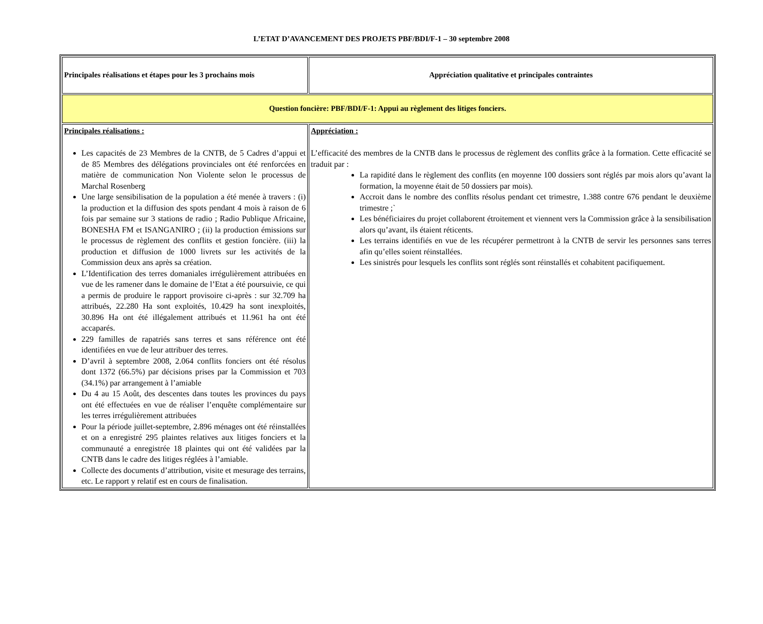L’ETAT D’AVANCEMENT DES PROJETS PBF/BDI/F-1 – 30 septembre 2008
| Principales réalisations et étapes pour les 3 prochains mois | Appréciation qualitative et principales contraintes |
| Question foncière: PBF/BDI/F-1: Appui au règlement des litiges fonciers. | |
| Principales réalisations : Les capacités de 23 Membres de la CNTB, de 5 Cadres d’appui et de 85 Membres des délégations provinciales ont été renforcées en matière de communication Non Violente selon le processus de Marchal Rosenberg Une large sensibilisation de la population a été menée à travers : (i) la production et la diffusion des spots pendant 4 mois à raison de 6 fois par semaine sur 3 stations de radio ; Radio Publique Africaine, BONESHA FM et ISANGANIRO ; (ii) la production émissions sur le processus de règlement des conflits et gestion foncière. (iii) la production et diffusion de 1000 livrets sur les activités de la Commission deux ans après sa création. L’Identification des terres domaniales irrégulièrement attribuées en vue de les ramener dans le domaine de l’Etat a été poursuivie, ce qui a permis de produire le rapport provisoire ci-après : sur 32.709 ha attribués, 22.280 Ha sont exploités, 10.429 ha sont inexploités, 30.896 Ha ont été illégalement attribués et 11.961 ha ont été accaparés. 229 familles de rapatriés sans terres et sans référence ont été identifiées en vue de leur attribuer des terres. D’avril à septembre 2008, 2.064 conflits fonciers ont été résolus dont 1372 (66.5%) par décisions prises par la Commission et 703 (34.1%) par arrangement à l’amiable Du 4 au 15 Août, des descentes dans toutes les provinces du pays ont été effectuées en vue de réaliser l’enquête complémentaire sur les terres irrégulièrement attribuées Pour la période juillet-septembre, 2.896 ménages ont été réinstallées et on a enregistré 295 plaintes relatives aux litiges fonciers et la communauté a enregistrée 18 plaintes qui ont été validées par la CNTB dans le cadre des litiges réglées à l’amiable. Collecte des documents d’attribution, visite et mesurage des terrains, etc. Le rapport y relatif est en cours de finalisation. | Appréciation : L’efficacité des membres de la CNTB dans le processus de règlement des conflits grâce à la formation. Cette efficacité se traduit par : La rapidité dans le règlement des conflits (en moyenne 100 dossiers sont réglés par mois alors qu’avant la formation, la moyenne était de 50 dossiers par mois). Accroit dans le nombre des conflits résolus pendant cet trimestre, 1.388 contre 676 pendant le deuxième trimestre ;` Les bénéficiaires du projet collaborent étroitement et viennent vers la Commission grâce à la sensibilisation alors qu’avant, ils étaient réticents. Les terrains identifiés en vue de les récupérer permettront à la CNTB de servir les personnes sans terres afin qu’elles soient réinstallées. Les sinistrés pour lesquels les conflits sont réglés sont réinstallés et cohabitent pacifiquement. |